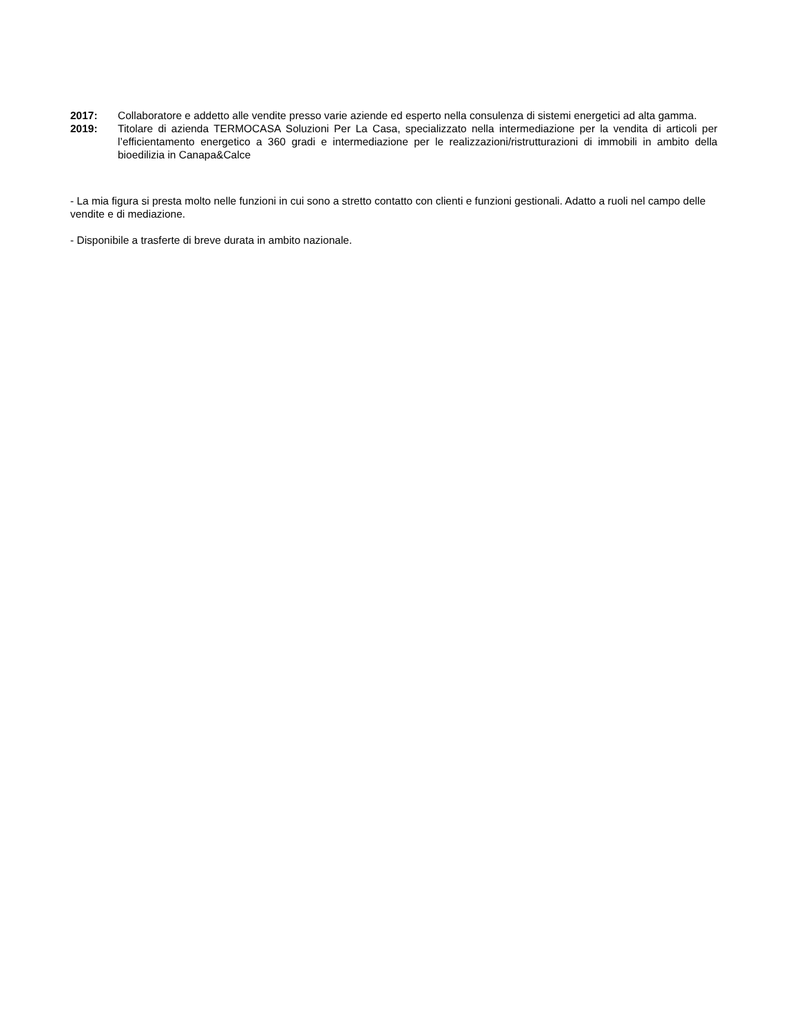2017: Collaboratore e addetto alle vendite presso varie aziende ed esperto nella consulenza di sistemi energetici ad alta gamma.
2019: Titolare di azienda TERMOCASA Soluzioni Per La Casa, specializzato nella intermediazione per la vendita di articoli per l’efficientamento energetico a 360 gradi e intermediazione per le realizzazioni/ristrutturazioni di immobili in ambito della bioedilizia in Canapa&Calce
- La mia figura si presta molto nelle funzioni in cui sono a stretto contatto con clienti e funzioni gestionali. Adatto a ruoli nel campo delle vendite e di mediazione.
- Disponibile a trasferte di breve durata in ambito nazionale.